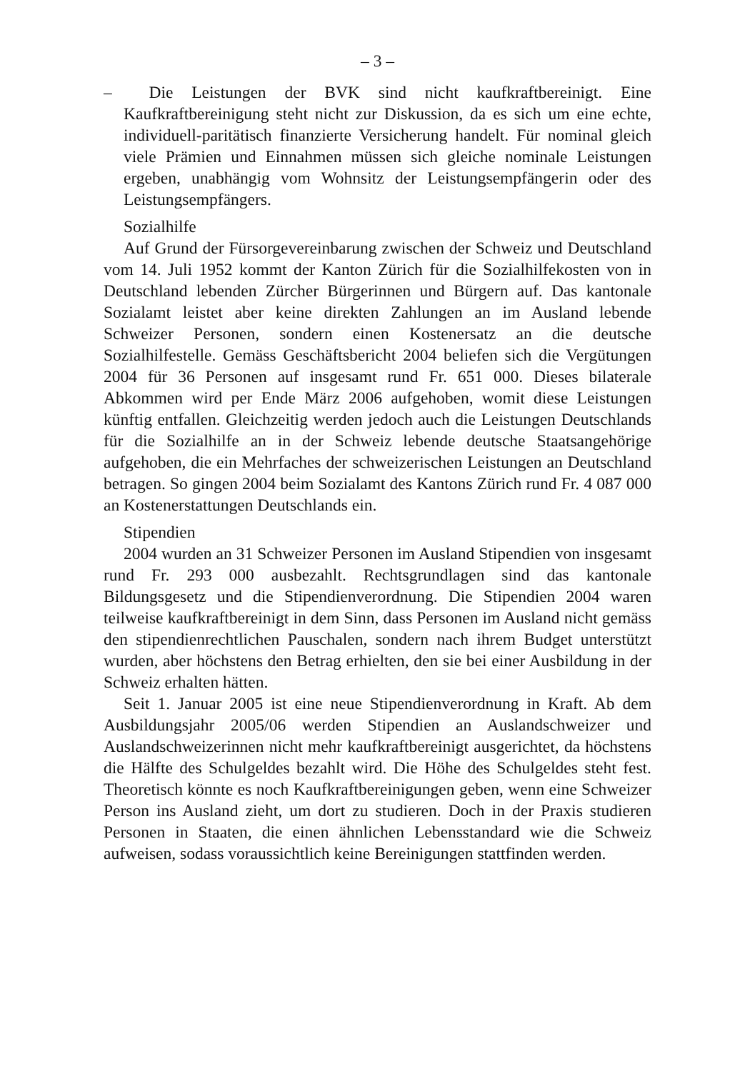– 3 –
– Die Leistungen der BVK sind nicht kaufkraftbereinigt. Eine Kaufkraftbereinigung steht nicht zur Diskussion, da es sich um eine echte, individuell-paritätisch finanzierte Versicherung handelt. Für nominal gleich viele Prämien und Einnahmen müssen sich gleiche nominale Leistungen ergeben, unabhängig vom Wohnsitz der Leistungsempfängerin oder des Leistungsempfängers.
Sozialhilfe
Auf Grund der Fürsorgevereinbarung zwischen der Schweiz und Deutschland vom 14. Juli 1952 kommt der Kanton Zürich für die Sozialhilfekosten von in Deutschland lebenden Zürcher Bürgerinnen und Bürgern auf. Das kantonale Sozialamt leistet aber keine direkten Zahlungen an im Ausland lebende Schweizer Personen, sondern einen Kostenersatz an die deutsche Sozialhilfestelle. Gemäss Geschäftsbericht 2004 beliefen sich die Vergütungen 2004 für 36 Personen auf insgesamt rund Fr. 651 000. Dieses bilaterale Abkommen wird per Ende März 2006 aufgehoben, womit diese Leistungen künftig entfallen. Gleichzeitig werden jedoch auch die Leistungen Deutschlands für die Sozialhilfe an in der Schweiz lebende deutsche Staatsangehörige aufgehoben, die ein Mehrfaches der schweizerischen Leistungen an Deutschland betragen. So gingen 2004 beim Sozialamt des Kantons Zürich rund Fr. 4 087 000 an Kostenerstattungen Deutschlands ein.
Stipendien
2004 wurden an 31 Schweizer Personen im Ausland Stipendien von insgesamt rund Fr. 293 000 ausbezahlt. Rechtsgrundlagen sind das kantonale Bildungsgesetz und die Stipendienverordnung. Die Stipendien 2004 waren teilweise kaufkraftbereinigt in dem Sinn, dass Personen im Ausland nicht gemäss den stipendienrechtlichen Pauschalen, sondern nach ihrem Budget unterstützt wurden, aber höchstens den Betrag erhielten, den sie bei einer Ausbildung in der Schweiz erhalten hätten.
Seit 1. Januar 2005 ist eine neue Stipendienverordnung in Kraft. Ab dem Ausbildungsjahr 2005/06 werden Stipendien an Auslandschweizer und Auslandschweizerinnen nicht mehr kaufkraftbereinigt ausgerichtet, da höchstens die Hälfte des Schulgeldes bezahlt wird. Die Höhe des Schulgeldes steht fest. Theoretisch könnte es noch Kaufkraftbereinigungen geben, wenn eine Schweizer Person ins Ausland zieht, um dort zu studieren. Doch in der Praxis studieren Personen in Staaten, die einen ähnlichen Lebensstandard wie die Schweiz aufweisen, sodass voraussichtlich keine Bereinigungen stattfinden werden.